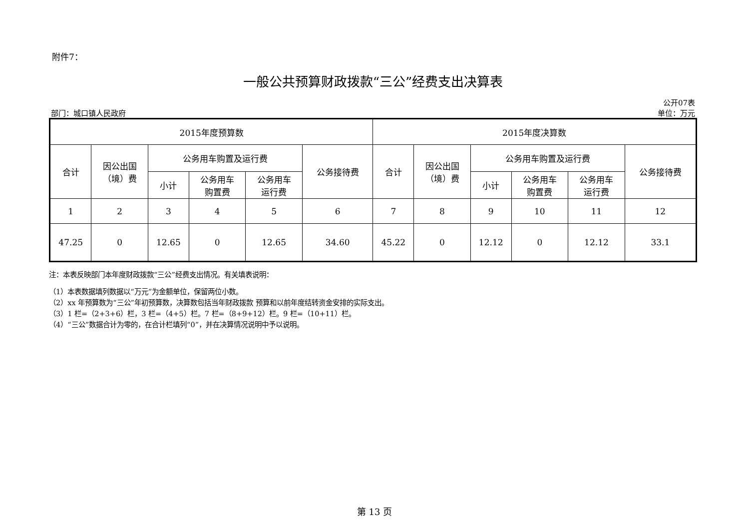附件7：
一般公共预算财政拨款“三公”经费支出决算表
部门：城口镇人民政府 公开07表
单位：万元
| 2015年度预算数 | | | | | | 2015年度决算数 | | | | | |
| --- | --- | --- | --- | --- | --- | --- | --- | --- | --- | --- | --- |
| 合计 | 因公出国 （境）费 | 公务用车购置及运行费 | | | 公务接待费 | 合计 | 因公出国 （境）费 | 公务用车购置及运行费 | | | 公务接待费 |
| | | 小计 | 公务用车 购置费 | 公务用车 运行费 | | | | 小计 | 公务用车 购置费 | 公务用车 运行费 | |
| 1 | 2 | 3 | 4 | 5 | 6 | 7 | 8 | 9 | 10 | 11 | 12 |
| 47.25 | 0 | 12.65 | 0 | 12.65 | 34.60 | 45.22 | 0 | 12.12 | 0 | 12.12 | 33.1 |
注：本表反映部门本年度财政拨款“三公”经费支出情况。有关填表说明：
（1）本表数据填列数据以“万元”为金额单位，保留两位小数。
（2）xx 年预算数为“三公”年初预算数，决算数包括当年财政拨款 预算和以前年度结转资金安排的实际支出。
（3）1 栏=（2+3+6）栏，3 栏=（4+5）栏。7 栏=（8+9+12）栏。9 栏=（10+11）栏。
（4）“三公”数据合计为零的，在合计栏填列“0”，并在决算情况说明中予以说明。
第 13 页